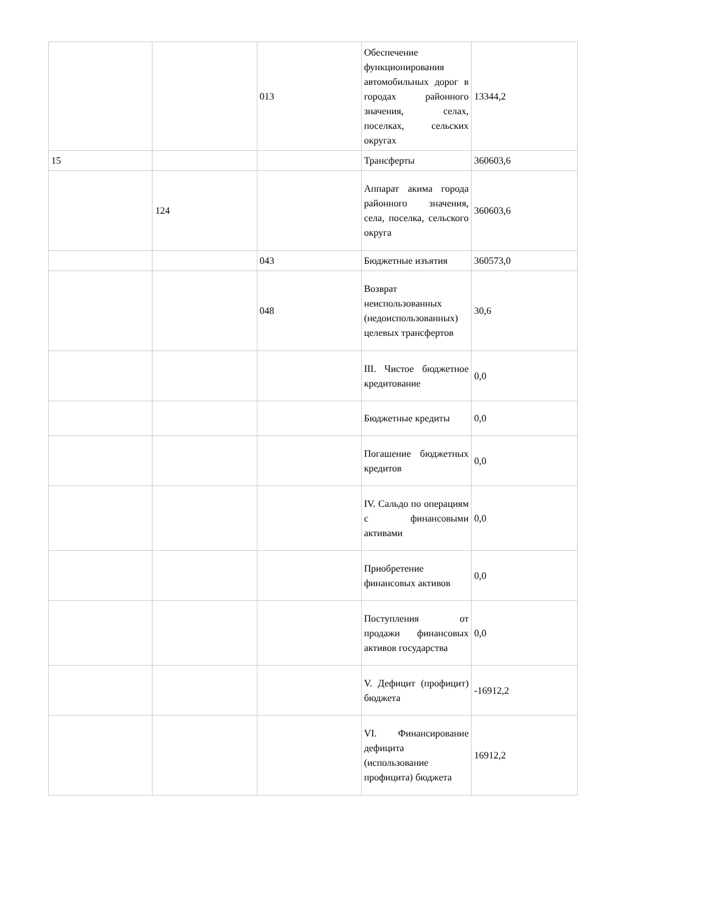| | | 013 | Обеспечение функционирования автомобильных дорог в городах районного значения, селах, поселках, сельских округах | 13344,2 |
| 15 | | | Трансферты | 360603,6 |
| | 124 | | Аппарат акима города районного значения, села, поселка, сельского округа | 360603,6 |
| | | 043 | Бюджетные изъятия | 360573,0 |
| | | 048 | Возврат неиспользованных (недоиспользованных) целевых трансфертов | 30,6 |
| | | | III. Чистое бюджетное кредитование | 0,0 |
| | | | Бюджетные кредиты | 0,0 |
| | | | Погашение бюджетных кредитов | 0,0 |
| | | | IV. Сальдо по операциям с финансовыми активами | 0,0 |
| | | | Приобретение финансовых активов | 0,0 |
| | | | Поступления от продажи финансовых активов государства | 0,0 |
| | | | V. Дефицит (профицит) бюджета | -16912,2 |
| | | | VI. Финансирование дефицита (использование профицита) бюджета | 16912,2 |